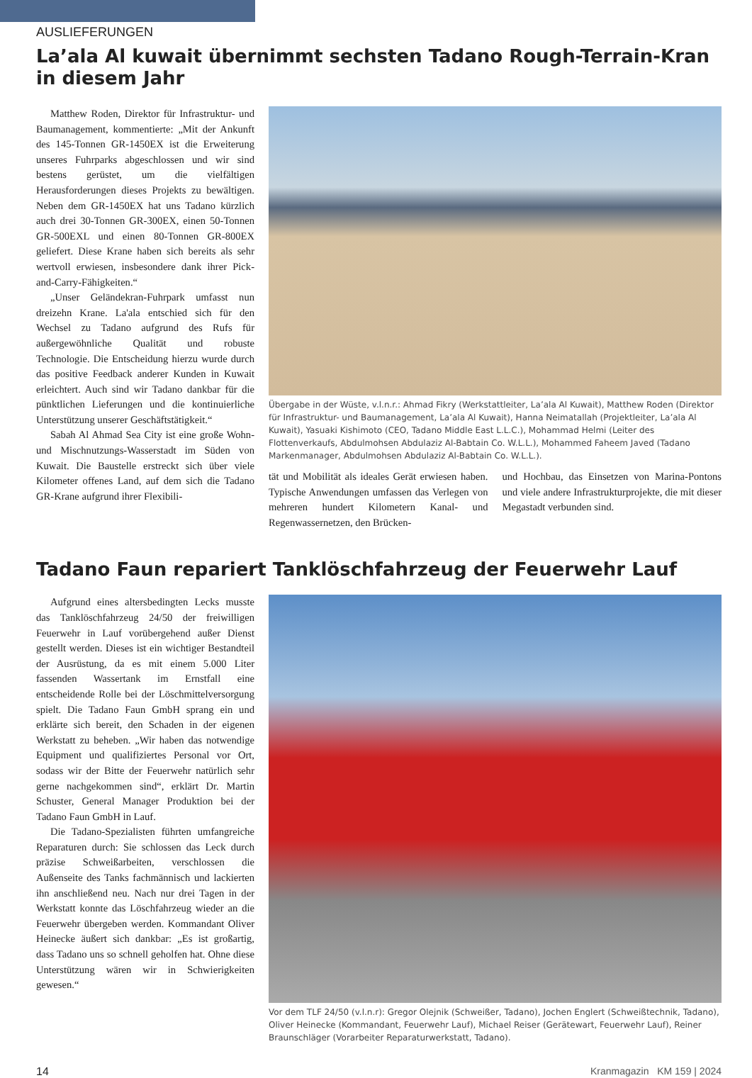AUSLIEFERUNGEN
La’ala Al kuwait übernimmt sechsten Tadano Rough-Terrain-Kran
in diesem Jahr
Matthew Roden, Direktor für Infrastruktur- und Baumanagement, kommentierte: „Mit der Ankunft des 145-Tonnen GR-1450EX ist die Erweiterung unseres Fuhrparks abgeschlossen und wir sind bestens gerüstet, um die vielfältigen Herausforderungen dieses Projekts zu bewältigen. Neben dem GR-1450EX hat uns Tadano kürzlich auch drei 30-Tonnen GR-300EX, einen 50-Tonnen GR-500EXL und einen 80-Tonnen GR-800EX geliefert. Diese Krane haben sich bereits als sehr wertvoll erwiesen, insbesondere dank ihrer Pick-and-Carry-Fähigkeiten.“
„Unser Geländekran-Fuhrpark umfasst nun dreizehn Krane. La'ala entschied sich für den Wechsel zu Tadano aufgrund des Rufs für außergewöhnliche Qualität und robuste Technologie. Die Entscheidung hierzu wurde durch das positive Feedback anderer Kunden in Kuwait erleichtert. Auch sind wir Tadano dankbar für die pünktlichen Lieferungen und die kontinuierliche Unterstützung unserer Geschäftstätigkeit.“
Sabah Al Ahmad Sea City ist eine große Wohn- und Mischnutzungs-Wasserstadt im Süden von Kuwait. Die Baustelle erstreckt sich über viele Kilometer offenes Land, auf dem sich die Tadano GR-Krane aufgrund ihrer Flexibili-
Übergabe in der Wüste, v.l.n.r.: Ahmad Fikry (Werkstattleiter, La’ala Al Kuwait), Matthew Roden (Direktor für Infrastruktur- und Baumanagement, La’ala Al Kuwait), Hanna Neimatallah (Projektleiter, La’ala Al Kuwait), Yasuaki Kishimoto (CEO, Tadano Middle East L.L.C.), Mohammad Helmi (Leiter des Flottenverkaufs, Abdulmohsen Abdulaziz Al-Babtain Co. W.L.L.), Mohammed Faheem Javed (Tadano Markenmanager, Abdulmohsen Abdulaziz Al-Babtain Co. W.L.L.).
tät und Mobilität als ideales Gerät erwiesen haben. Typische Anwendungen umfassen das Verlegen von mehreren hundert Kilometern Kanal- und Regenwassernetzen, den Brücken-
und Hochbau, das Einsetzen von Marina-Pontons und viele andere Infrastrukturprojekte, die mit dieser Megastadt verbunden sind.
Tadano Faun repariert Tanklöschfahrzeug der Feuerwehr Lauf
Aufgrund eines altersbedingten Lecks musste das Tanklöschfahrzeug 24/50 der freiwilligen Feuerwehr in Lauf vorübergehend außer Dienst gestellt werden. Dieses ist ein wichtiger Bestandteil der Ausrüstung, da es mit einem 5.000 Liter fassenden Wassertank im Ernstfall eine entscheidende Rolle bei der Löschmittelversorgung spielt. Die Tadano Faun GmbH sprang ein und erklärte sich bereit, den Schaden in der eigenen Werkstatt zu beheben. „Wir haben das notwendige Equipment und qualifiziertes Personal vor Ort, sodass wir der Bitte der Feuerwehr natürlich sehr gerne nachgekommen sind“, erklärt Dr. Martin Schuster, General Manager Produktion bei der Tadano Faun GmbH in Lauf.
Die Tadano-Spezialisten führten umfangreiche Reparaturen durch: Sie schlossen das Leck durch präzise Schweißarbeiten, verschlossen die Außenseite des Tanks fachmännisch und lackierten ihn anschließend neu. Nach nur drei Tagen in der Werkstatt konnte das Löschfahrzeug wieder an die Feuerwehr übergeben werden. Kommandant Oliver Heinecke äußert sich dankbar: „Es ist großartig, dass Tadano uns so schnell geholfen hat. Ohne diese Unterstützung wären wir in Schwierigkeiten gewesen.“
Vor dem TLF 24/50 (v.l.n.r): Gregor Olejnik (Schweißer, Tadano), Jochen Englert (Schweißtechnik, Tadano), Oliver Heinecke (Kommandant, Feuerwehr Lauf), Michael Reiser (Gerätewart, Feuerwehr Lauf), Reiner Braunschläger (Vorarbeiter Reparaturwerkstatt, Tadano).
14 Kranmagazin KM 159 | 2024